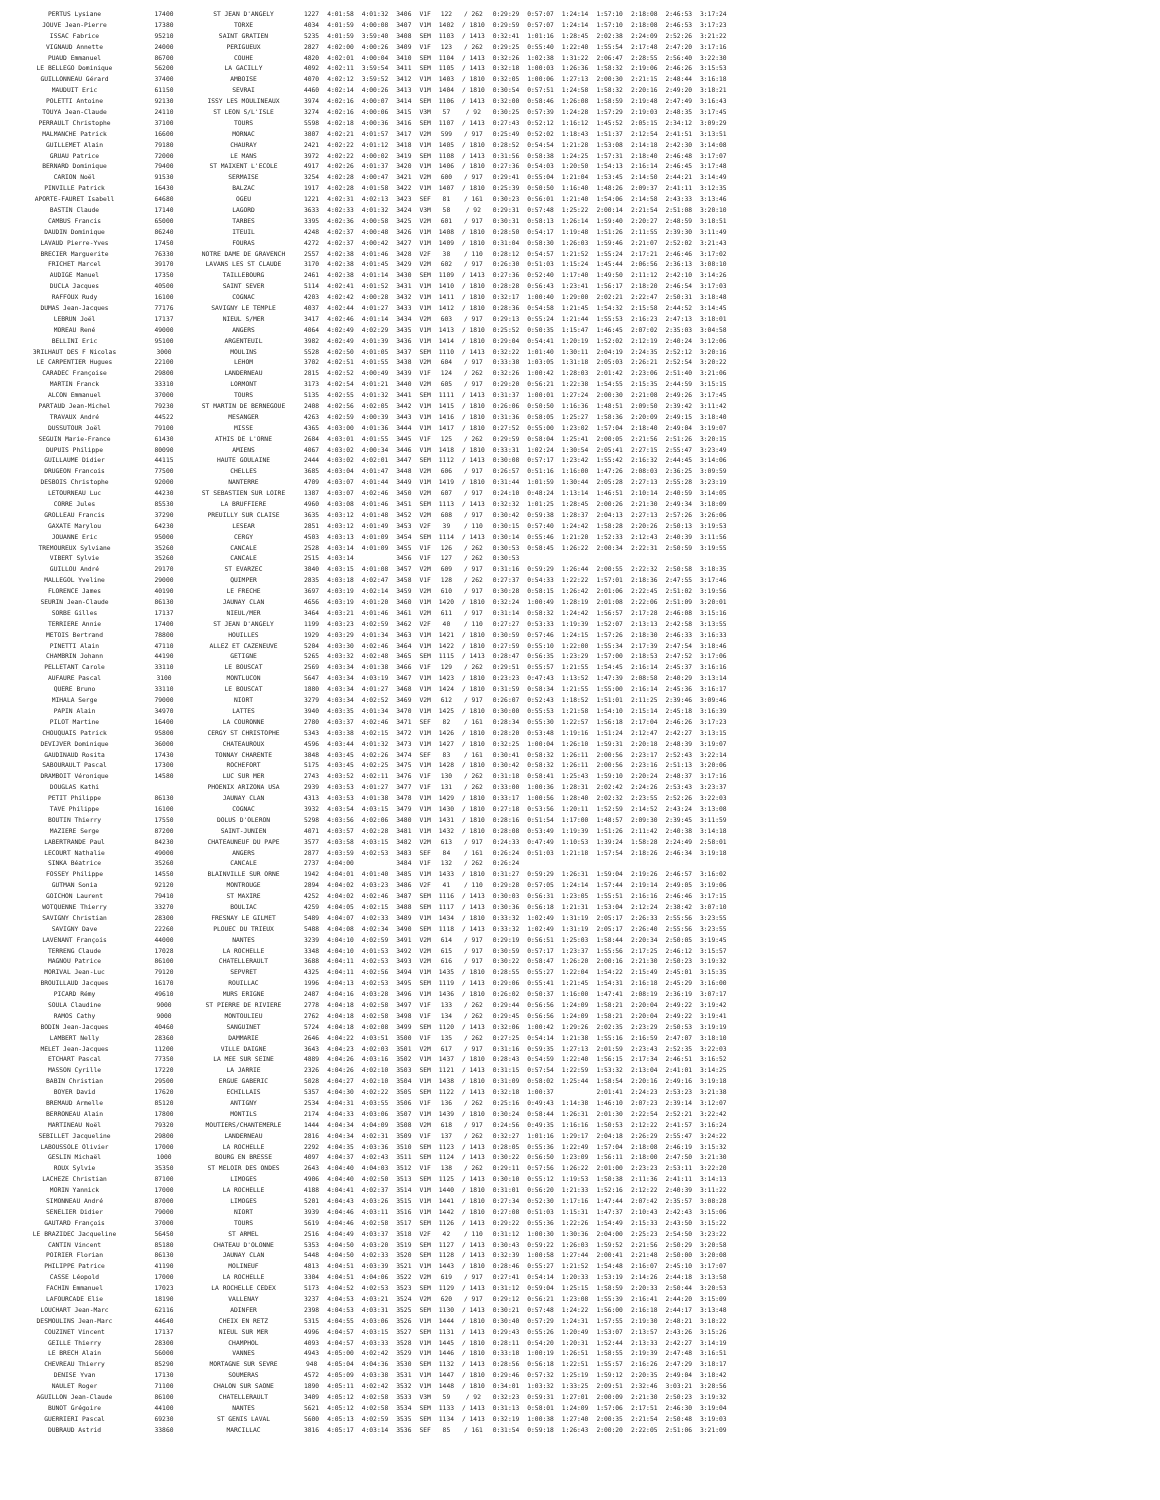| PERTUS Lysiane | 17400 | ST JEAN D'ANGELY | 1227 | 4:01:58 | 4:01:32 | 3406 | V1F | 122 | / 262 | 0:29:29 | 0:57:07 | 1:24:14 | 1:57:10 | 2:18:08 | 2:46:53 | 3:17:24 |
| JOUVE Jean-Pierre | 17380 | TORXE | 4034 | 4:01:59 | 4:00:08 | 3407 | V1M | 1402 | / 1810 | 0:29:59 | 0:57:07 | 1:24:14 | 1:57:10 | 2:18:08 | 2:46:53 | 3:17:23 |
| ISSAC Fabrice | 95210 | SAINT GRATIEN | 5235 | 4:01:59 | 3:59:40 | 3408 | SEM | 1103 | / 1413 | 0:32:41 | 1:01:16 | 1:28:45 | 2:02:38 | 2:24:09 | 2:52:26 | 3:21:22 |
| VIGNAUD Annette | 24000 | PERIGUEUX | 2827 | 4:02:00 | 4:00:26 | 3409 | V1F | 123 | / 262 | 0:29:25 | 0:55:40 | 1:22:40 | 1:55:54 | 2:17:48 | 2:47:20 | 3:17:16 |
| PUAUD Emmanuel | 86700 | COUHE | 4820 | 4:02:01 | 4:00:04 | 3410 | SEM | 1104 | / 1413 | 0:32:26 | 1:02:38 | 1:31:22 | 2:06:47 | 2:28:55 | 2:56:40 | 3:22:30 |
| LE BELLEGO Dominique | 56200 | LA GACILLY | 4092 | 4:02:11 | 3:59:54 | 3411 | SEM | 1105 | / 1413 | 0:32:18 | 1:00:03 | 1:26:36 | 1:58:32 | 2:19:06 | 2:46:26 | 3:15:53 |
| GUILLONNEAU Gérard | 37400 | AMBOISE | 4070 | 4:02:12 | 3:59:52 | 3412 | V1M | 1403 | / 1810 | 0:32:05 | 1:00:06 | 1:27:13 | 2:00:30 | 2:21:15 | 2:48:44 | 3:16:18 |
| MAUDUIT Eric | 61150 | SEVRAI | 4460 | 4:02:14 | 4:00:26 | 3413 | V1M | 1404 | / 1810 | 0:30:54 | 0:57:51 | 1:24:58 | 1:58:32 | 2:20:16 | 2:49:20 | 3:18:21 |
| POLETTI Antoine | 92130 | ISSY LES MOULINEAUX | 3974 | 4:02:16 | 4:00:07 | 3414 | SEM | 1106 | / 1413 | 0:32:00 | 0:58:46 | 1:26:08 | 1:58:59 | 2:19:48 | 2:47:49 | 3:16:43 |
| TOUYA Jean-Claude | 24110 | ST LEON S/L'ISLE | 3274 | 4:02:16 | 4:00:06 | 3415 | V3M | 57 | / 92 | 0:30:25 | 0:57:39 | 1:24:28 | 1:57:29 | 2:19:03 | 2:48:35 | 3:17:45 |
| PERRAULT Christophe | 37100 | TOURS | 5598 | 4:02:18 | 4:00:36 | 3416 | SEM | 1107 | / 1413 | 0:27:43 | 0:52:12 | 1:16:12 | 1:45:52 | 2:05:15 | 2:34:12 | 3:09:29 |
| MALMANCHE Patrick | 16600 | MORNAC | 3807 | 4:02:21 | 4:01:57 | 3417 | V2M | 599 | / 917 | 0:25:49 | 0:52:02 | 1:18:43 | 1:51:37 | 2:12:54 | 2:41:51 | 3:13:51 |
| GUILLEMET Alain | 79180 | CHAURAY | 2421 | 4:02:22 | 4:01:12 | 3418 | V1M | 1405 | / 1810 | 0:28:52 | 0:54:54 | 1:21:28 | 1:53:08 | 2:14:18 | 2:42:30 | 3:14:08 |
| GRUAU Patrice | 72000 | LE MANS | 3972 | 4:02:22 | 4:00:02 | 3419 | SEM | 1108 | / 1413 | 0:31:56 | 0:58:38 | 1:24:25 | 1:57:31 | 2:18:40 | 2:46:48 | 3:17:07 |
| BERNARD Dominique | 79400 | ST MAIXENT L'ECOLE | 4917 | 4:02:26 | 4:01:37 | 3420 | V1M | 1406 | / 1810 | 0:27:36 | 0:54:03 | 1:20:50 | 1:54:13 | 2:16:14 | 2:46:45 | 3:17:48 |
| CARION Noël | 91530 | SERMAISE | 3254 | 4:02:28 | 4:00:47 | 3421 | V2M | 600 | / 917 | 0:29:41 | 0:55:04 | 1:21:04 | 1:53:45 | 2:14:50 | 2:44:21 | 3:14:49 |
| PINVILLE Patrick | 16430 | BALZAC | 1917 | 4:02:28 | 4:01:58 | 3422 | V1M | 1407 | / 1810 | 0:25:39 | 0:50:50 | 1:16:40 | 1:48:26 | 2:09:37 | 2:41:11 | 3:12:35 |
| APORTE-FAURET Isabell | 64680 | OGEU | 1221 | 4:02:31 | 4:02:13 | 3423 | SEF | 81 | / 161 | 0:30:23 | 0:56:01 | 1:21:40 | 1:54:06 | 2:14:58 | 2:43:33 | 3:13:46 |
| BASTIN Claude | 17140 | LAGORD | 3633 | 4:02:33 | 4:01:32 | 3424 | V3M | 58 | / 92 | 0:29:31 | 0:57:48 | 1:25:22 | 2:00:14 | 2:21:54 | 2:51:08 | 3:20:10 |
| CAMBUS Francis | 65000 | TARBES | 3395 | 4:02:36 | 4:00:58 | 3425 | V2M | 601 | / 917 | 0:30:31 | 0:58:13 | 1:26:14 | 1:59:40 | 2:20:27 | 2:48:59 | 3:18:51 |
| DAUDIN Dominique | 86240 | ITEUIL | 4248 | 4:02:37 | 4:00:48 | 3426 | V1M | 1408 | / 1810 | 0:28:50 | 0:54:17 | 1:19:48 | 1:51:26 | 2:11:55 | 2:39:30 | 3:11:49 |
| LAVAUD Pierre-Yves | 17450 | FOURAS | 4272 | 4:02:37 | 4:00:42 | 3427 | V1M | 1409 | / 1810 | 0:31:04 | 0:58:30 | 1:26:03 | 1:59:46 | 2:21:07 | 2:52:02 | 3:21:43 |
| BRECIER Marguerite | 76330 | NOTRE DAME DE GRAVENCH | 2557 | 4:02:38 | 4:01:46 | 3428 | V2F | 38 | / 110 | 0:28:12 | 0:54:57 | 1:21:52 | 1:55:24 | 2:17:21 | 2:46:46 | 3:17:02 |
| FRICHET Marcel | 39170 | LAVANS LES ST CLAUDE | 3170 | 4:02:38 | 4:01:45 | 3429 | V2M | 602 | / 917 | 0:26:30 | 0:51:03 | 1:15:24 | 1:45:44 | 2:06:56 | 2:36:13 | 3:08:10 |
| AUDIGE Manuel | 17350 | TAILLEBOURG | 2461 | 4:02:38 | 4:01:14 | 3430 | SEM | 1109 | / 1413 | 0:27:36 | 0:52:40 | 1:17:40 | 1:49:50 | 2:11:12 | 2:42:10 | 3:14:26 |
| DUCLA Jacques | 40500 | SAINT SEVER | 5114 | 4:02:41 | 4:01:52 | 3431 | V1M | 1410 | / 1810 | 0:28:28 | 0:56:43 | 1:23:41 | 1:56:17 | 2:18:20 | 2:46:54 | 3:17:03 |
| RAFFOUX Rudy | 16100 | COGNAC | 4203 | 4:02:42 | 4:00:28 | 3432 | V1M | 1411 | / 1810 | 0:32:17 | 1:00:40 | 1:29:00 | 2:02:21 | 2:22:47 | 2:50:31 | 3:18:48 |
| DUMAS Jean-Jacques | 77176 | SAVIGNY LE TEMPLE | 4037 | 4:02:44 | 4:01:27 | 3433 | V1M | 1412 | / 1810 | 0:28:36 | 0:54:58 | 1:21:45 | 1:54:32 | 2:15:58 | 2:44:52 | 3:14:45 |
| LEBRUN Joël | 17137 | NIEUL S/MER | 3417 | 4:02:46 | 4:01:14 | 3434 | V2M | 603 | / 917 | 0:29:13 | 0:55:24 | 1:21:44 | 1:55:53 | 2:16:23 | 2:47:13 | 3:18:01 |
| MOREAU René | 49000 | ANGERS | 4064 | 4:02:49 | 4:02:29 | 3435 | V1M | 1413 | / 1810 | 0:25:52 | 0:50:35 | 1:15:47 | 1:46:45 | 2:07:02 | 2:35:03 | 3:04:58 |
| BELLINI Eric | 95100 | ARGENTEUIL | 3982 | 4:02:49 | 4:01:39 | 3436 | V1M | 1414 | / 1810 | 0:29:04 | 0:54:41 | 1:20:19 | 1:52:02 | 2:12:19 | 2:40:24 | 3:12:06 |
| 3RILHAUT DES F Nicolas | 3000 | MOULINS | 5528 | 4:02:50 | 4:01:05 | 3437 | SEM | 1110 | / 1413 | 0:32:22 | 1:01:40 | 1:30:11 | 2:04:19 | 2:24:35 | 2:52:12 | 3:20:16 |
| LE CARPENTIER Hugues | 22100 | LEHOM | 3702 | 4:02:51 | 4:01:55 | 3438 | V2M | 604 | / 917 | 0:33:38 | 1:03:05 | 1:31:18 | 2:05:03 | 2:26:21 | 2:52:54 | 3:20:22 |
| CARADEC Françoise | 29800 | LANDERNEAU | 2815 | 4:02:52 | 4:00:49 | 3439 | V1F | 124 | / 262 | 0:32:26 | 1:00:42 | 1:28:03 | 2:01:42 | 2:23:06 | 2:51:40 | 3:21:06 |
| MARTIN Franck | 33310 | LORMONT | 3173 | 4:02:54 | 4:01:21 | 3440 | V2M | 605 | / 917 | 0:29:20 | 0:56:21 | 1:22:38 | 1:54:55 | 2:15:35 | 2:44:59 | 3:15:15 |
| ALCON Emmanuel | 37000 | TOURS | 5135 | 4:02:55 | 4:01:32 | 3441 | SEM | 1111 | / 1413 | 0:31:37 | 1:00:01 | 1:27:24 | 2:00:30 | 2:21:08 | 2:49:26 | 3:17:45 |
| PARTAUD Jean-Michel | 79230 | ST MARTIN DE BERNEGOUE | 2408 | 4:02:56 | 4:02:05 | 3442 | V1M | 1415 | / 1810 | 0:26:06 | 0:50:50 | 1:16:36 | 1:48:51 | 2:09:50 | 2:39:42 | 3:11:42 |
| TRAVAUX André | 44522 | MESANGER | 4263 | 4:02:59 | 4:00:39 | 3443 | V1M | 1416 | / 1810 | 0:31:36 | 0:58:05 | 1:25:27 | 1:58:36 | 2:20:09 | 2:49:15 | 3:18:40 |
| DUSSUTOUR Joël | 79100 | MISSE | 4365 | 4:03:00 | 4:01:36 | 3444 | V1M | 1417 | / 1810 | 0:27:52 | 0:55:00 | 1:23:02 | 1:57:04 | 2:18:40 | 2:49:04 | 3:19:07 |
| SEGUIN Marie-France | 61430 | ATHIS DE L'ORNE | 2684 | 4:03:01 | 4:01:55 | 3445 | V1F | 125 | / 262 | 0:29:59 | 0:58:04 | 1:25:41 | 2:00:05 | 2:21:56 | 2:51:26 | 3:20:15 |
| DUPUIS Philippe | 80090 | AMIENS | 4067 | 4:03:02 | 4:00:34 | 3446 | V1M | 1418 | / 1810 | 0:33:31 | 1:02:24 | 1:30:54 | 2:05:41 | 2:27:15 | 2:55:47 | 3:23:49 |
| GUILLAUME Didier | 44115 | HAUTE GOULAINE | 2444 | 4:03:02 | 4:02:01 | 3447 | SEM | 1112 | / 1413 | 0:30:08 | 0:57:17 | 1:23:42 | 1:55:42 | 2:16:32 | 2:44:45 | 3:14:06 |
| DRUGEON Francois | 77500 | CHELLES | 3685 | 4:03:04 | 4:01:47 | 3448 | V2M | 606 | / 917 | 0:26:57 | 0:51:16 | 1:16:00 | 1:47:26 | 2:08:03 | 2:36:25 | 3:09:59 |
| DESBOIS Christophe | 92000 | NANTERRE | 4709 | 4:03:07 | 4:01:44 | 3449 | V1M | 1419 | / 1810 | 0:31:44 | 1:01:59 | 1:30:44 | 2:05:28 | 2:27:13 | 2:55:28 | 3:23:19 |
| LETOURNEAU Luc | 44230 | ST SEBASTIEN SUR LOIRE | 1387 | 4:03:07 | 4:02:46 | 3450 | V2M | 607 | / 917 | 0:24:10 | 0:48:24 | 1:13:14 | 1:46:51 | 2:10:14 | 2:40:59 | 3:14:05 |
| CORRE Jules | 85530 | LA BRUFFIERE | 4960 | 4:03:08 | 4:01:46 | 3451 | SEM | 1113 | / 1413 | 0:32:32 | 1:01:25 | 1:28:45 | 2:00:26 | 2:21:30 | 2:49:34 | 3:18:09 |
| GROLLEAU Francis | 37290 | PREUILLY SUR CLAISE | 3635 | 4:03:12 | 4:01:48 | 3452 | V2M | 608 | / 917 | 0:30:42 | 0:59:38 | 1:28:37 | 2:04:13 | 2:27:13 | 2:57:26 | 3:26:06 |
| GAXATE Marylou | 64230 | LESEAR | 2851 | 4:03:12 | 4:01:49 | 3453 | V2F | 39 | / 110 | 0:30:15 | 0:57:40 | 1:24:42 | 1:58:28 | 2:20:26 | 2:50:13 | 3:19:53 |
| JOUANNE Eric | 95000 | CERGY | 4503 | 4:03:13 | 4:01:09 | 3454 | SEM | 1114 | / 1413 | 0:30:14 | 0:55:46 | 1:21:20 | 1:52:33 | 2:12:43 | 2:40:39 | 3:11:56 |
| TREMOUREUX Sylviane | 35260 | CANCALE | 2528 | 4:03:14 | 4:01:09 | 3455 | V1F | 126 | / 262 | 0:30:53 | 0:58:45 | 1:26:22 | 2:00:34 | 2:22:31 | 2:50:59 | 3:19:55 |
| VIBERT Sylvie | 35260 | CANCALE | 2515 | 4:03:14 | | 3456 | V1F | 127 | / 262 | 0:30:53 | | | | | | |
| GUILLOU André | 29170 | ST EVARZEC | 3840 | 4:03:15 | 4:01:08 | 3457 | V2M | 609 | / 917 | 0:31:16 | 0:59:29 | 1:26:44 | 2:00:55 | 2:22:32 | 2:50:58 | 3:18:35 |
| MALLEGOL Yveline | 29000 | QUIMPER | 2835 | 4:03:18 | 4:02:47 | 3458 | V1F | 128 | / 262 | 0:27:37 | 0:54:33 | 1:22:22 | 1:57:01 | 2:18:36 | 2:47:55 | 3:17:46 |
| FLORENCE James | 40190 | LE FRECHE | 3697 | 4:03:19 | 4:02:14 | 3459 | V2M | 610 | / 917 | 0:30:28 | 0:58:15 | 1:26:42 | 2:01:06 | 2:22:45 | 2:51:02 | 3:19:56 |
| SEURIN Jean-Claude | 86130 | JAUNAY CLAN | 4656 | 4:03:19 | 4:01:20 | 3460 | V1M | 1420 | / 1810 | 0:32:24 | 1:00:49 | 1:28:19 | 2:01:08 | 2:22:06 | 2:51:09 | 3:20:01 |
| SORBE Gilles | 17137 | NIEUL/MER | 3464 | 4:03:21 | 4:01:46 | 3461 | V2M | 611 | / 917 | 0:31:14 | 0:58:32 | 1:24:42 | 1:56:57 | 2:17:28 | 2:46:08 | 3:15:16 |
| TERRIERE Annie | 17400 | ST JEAN D'ANGELY | 1199 | 4:03:23 | 4:02:59 | 3462 | V2F | 40 | / 110 | 0:27:27 | 0:53:33 | 1:19:39 | 1:52:07 | 2:13:13 | 2:42:58 | 3:13:55 |
| METOIS Bertrand | 78800 | HOUILLES | 1929 | 4:03:29 | 4:01:34 | 3463 | V1M | 1421 | / 1810 | 0:30:59 | 0:57:46 | 1:24:15 | 1:57:26 | 2:18:30 | 2:46:33 | 3:16:33 |
| PINETTI Alain | 47110 | ALLEZ ET CAZENEUVE | 5204 | 4:03:30 | 4:02:46 | 3464 | V1M | 1422 | / 1810 | 0:27:59 | 0:55:10 | 1:22:00 | 1:55:34 | 2:17:39 | 2:47:54 | 3:18:46 |
| CHAMBRIN Johann | 44190 | GETIGNE | 5265 | 4:03:32 | 4:02:48 | 3465 | SEM | 1115 | / 1413 | 0:28:47 | 0:56:35 | 1:23:29 | 1:57:00 | 2:18:53 | 2:47:52 | 3:17:06 |
| PELLETANT Carole | 33110 | LE BOUSCAT | 2569 | 4:03:34 | 4:01:38 | 3466 | V1F | 129 | / 262 | 0:29:51 | 0:55:57 | 1:21:55 | 1:54:45 | 2:16:14 | 2:45:37 | 3:16:16 |
| AUFAURE Pascal | 3100 | MONTLUCON | 5647 | 4:03:34 | 4:03:19 | 3467 | V1M | 1423 | / 1810 | 0:23:23 | 0:47:43 | 1:13:52 | 1:47:39 | 2:08:58 | 2:40:29 | 3:13:14 |
| QUERE Bruno | 33110 | LE BOUSCAT | 1880 | 4:03:34 | 4:01:27 | 3468 | V1M | 1424 | / 1810 | 0:31:59 | 0:58:34 | 1:21:55 | 1:55:00 | 2:16:14 | 2:45:36 | 3:16:17 |
| MIHALA Serge | 79000 | NIORT | 3279 | 4:03:34 | 4:02:52 | 3469 | V2M | 612 | / 917 | 0:26:07 | 0:52:43 | 1:18:52 | 1:51:01 | 2:11:25 | 2:39:46 | 3:09:46 |
| PAPIN Alain | 34970 | LATTES | 3940 | 4:03:35 | 4:01:34 | 3470 | V1M | 1425 | / 1810 | 0:30:00 | 0:55:53 | 1:21:58 | 1:54:10 | 2:15:14 | 2:45:18 | 3:16:39 |
| PILOT Martine | 16400 | LA COURONNE | 2780 | 4:03:37 | 4:02:46 | 3471 | SEF | 82 | / 161 | 0:28:34 | 0:55:30 | 1:22:57 | 1:56:18 | 2:17:04 | 2:46:26 | 3:17:23 |
| CHOUQUAIS Patrick | 95800 | CERGY ST CHRISTOPHE | 5343 | 4:03:38 | 4:02:15 | 3472 | V1M | 1426 | / 1810 | 0:28:20 | 0:53:48 | 1:19:16 | 1:51:24 | 2:12:47 | 2:42:27 | 3:13:15 |
| DEVIJVER Dominique | 36000 | CHATEAUROUX | 4596 | 4:03:44 | 4:01:32 | 3473 | V1M | 1427 | / 1810 | 0:32:25 | 1:00:04 | 1:26:10 | 1:59:31 | 2:20:18 | 2:48:39 | 3:19:07 |
| GAUDINAUD Rosita | 17430 | TONNAY CHARENTE | 3848 | 4:03:45 | 4:02:26 | 3474 | SEF | 83 | / 161 | 0:30:41 | 0:58:32 | 1:26:11 | 2:00:56 | 2:23:17 | 2:52:43 | 3:22:14 |
| SABOURAULT Pascal | 17300 | ROCHEFORT | 5175 | 4:03:45 | 4:02:25 | 3475 | V1M | 1428 | / 1810 | 0:30:42 | 0:58:32 | 1:26:11 | 2:00:56 | 2:23:16 | 2:51:13 | 3:20:06 |
| DRAMBOIT Véronique | 14580 | LUC SUR MER | 2743 | 4:03:52 | 4:02:11 | 3476 | V1F | 130 | / 262 | 0:31:18 | 0:58:41 | 1:25:43 | 1:59:10 | 2:20:24 | 2:48:37 | 3:17:16 |
| DOUGLAS Kathi | | PHOENIX ARIZONA USA | 2939 | 4:03:53 | 4:01:27 | 3477 | V1F | 131 | / 262 | 0:33:00 | 1:00:36 | 1:28:31 | 2:02:42 | 2:24:26 | 2:53:43 | 3:23:37 |
| PETIT Philippe | 86130 | JAUNAY CLAN | 4313 | 4:03:53 | 4:01:38 | 3478 | V1M | 1429 | / 1810 | 0:33:17 | 1:00:56 | 1:28:40 | 2:02:32 | 2:23:55 | 2:52:26 | 3:22:03 |
| TAVE Philippe | 16100 | COGNAC | 3932 | 4:03:54 | 4:03:15 | 3479 | V1M | 1430 | / 1810 | 0:27:18 | 0:53:56 | 1:20:11 | 1:52:59 | 2:14:52 | 2:43:24 | 3:13:08 |
| BOUTIN Thierry | 17550 | DOLUS D'OLERON | 5298 | 4:03:56 | 4:02:06 | 3480 | V1M | 1431 | / 1810 | 0:28:16 | 0:51:54 | 1:17:00 | 1:48:57 | 2:09:30 | 2:39:45 | 3:11:59 |
| MAZIERE Serge | 87200 | SAINT-JUNIEN | 4071 | 4:03:57 | 4:02:28 | 3481 | V1M | 1432 | / 1810 | 0:28:08 | 0:53:49 | 1:19:39 | 1:51:26 | 2:11:42 | 2:40:38 | 3:14:18 |
| LABERTRANDE Paul | 84230 | CHATEAUNEUF DU PAPE | 3577 | 4:03:58 | 4:03:15 | 3482 | V2M | 613 | / 917 | 0:24:33 | 0:47:49 | 1:10:53 | 1:39:24 | 1:58:28 | 2:24:49 | 2:58:01 |
| LECOURT Nathalie | 49000 | ANGERS | 2877 | 4:03:59 | 4:02:53 | 3483 | SEF | 84 | / 161 | 0:26:24 | 0:51:03 | 1:21:18 | 1:57:54 | 2:18:26 | 2:46:34 | 3:19:18 |
| SINKA Béatrice | 35260 | CANCALE | 2737 | 4:04:00 | | 3484 | V1F | 132 | / 262 | 0:26:24 | | | | | | |
| FOSSEY Philippe | 14550 | BLAINVILLE SUR ORNE | 1942 | 4:04:01 | 4:01:40 | 3485 | V1M | 1433 | / 1810 | 0:31:27 | 0:59:29 | 1:26:31 | 1:59:04 | 2:19:26 | 2:46:57 | 3:16:02 |
| GUTMAN Sonia | 92120 | MONTROUGE | 2894 | 4:04:02 | 4:03:23 | 3486 | V2F | 41 | / 110 | 0:29:28 | 0:57:05 | 1:24:14 | 1:57:44 | 2:19:14 | 2:49:05 | 3:19:06 |
| GOICHON Laurent | 79410 | ST MAXIRE | 4252 | 4:04:02 | 4:02:46 | 3487 | SEM | 1116 | / 1413 | 0:30:03 | 0:56:31 | 1:23:05 | 1:55:51 | 2:16:16 | 2:46:46 | 3:17:15 |
| WOTQUENNE Thierry | 33270 | BOULIAC | 4259 | 4:04:05 | 4:02:15 | 3488 | SEM | 1117 | / 1413 | 0:30:36 | 0:56:18 | 1:21:31 | 1:53:04 | 2:12:24 | 2:38:42 | 3:07:10 |
| SAVIGNY Christian | 28300 | FRESNAY LE GILMET | 5489 | 4:04:07 | 4:02:33 | 3489 | V1M | 1434 | / 1810 | 0:33:32 | 1:02:49 | 1:31:19 | 2:05:17 | 2:26:33 | 2:55:56 | 3:23:55 |
| SAVIGNY Dave | 22260 | PLOUEC DU TRIEUX | 5488 | 4:04:08 | 4:02:34 | 3490 | SEM | 1118 | / 1413 | 0:33:32 | 1:02:49 | 1:31:19 | 2:05:17 | 2:26:40 | 2:55:56 | 3:23:55 |
| LAVENANT François | 44000 | NANTES | 3239 | 4:04:10 | 4:02:59 | 3491 | V2M | 614 | / 917 | 0:29:19 | 0:56:51 | 1:25:03 | 1:58:44 | 2:20:34 | 2:50:05 | 3:19:45 |
| TERRENG Claude | 17028 | LA ROCHELLE | 3348 | 4:04:10 | 4:01:53 | 3492 | V2M | 615 | / 917 | 0:30:59 | 0:57:17 | 1:23:37 | 1:55:56 | 2:17:25 | 2:46:12 | 3:15:57 |
| MAGNOU Patrice | 86100 | CHATELLERAULT | 3688 | 4:04:11 | 4:02:53 | 3493 | V2M | 616 | / 917 | 0:30:22 | 0:58:47 | 1:26:20 | 2:00:16 | 2:21:30 | 2:50:23 | 3:19:32 |
| MORIVAL Jean-Luc | 79120 | SEPVRET | 4325 | 4:04:11 | 4:02:56 | 3494 | V1M | 1435 | / 1810 | 0:28:55 | 0:55:27 | 1:22:04 | 1:54:22 | 2:15:49 | 2:45:01 | 3:15:35 |
| BROUILLAUD Jacques | 16170 | ROUILLAC | 1996 | 4:04:13 | 4:02:53 | 3495 | SEM | 1119 | / 1413 | 0:29:06 | 0:55:41 | 1:21:45 | 1:54:31 | 2:16:18 | 2:45:29 | 3:16:00 |
| PICARD Rémy | 49610 | MURS ERIGNE | 2487 | 4:04:16 | 4:03:28 | 3496 | V1M | 1436 | / 1810 | 0:26:02 | 0:50:37 | 1:16:00 | 1:47:41 | 2:08:19 | 2:36:19 | 3:07:17 |
| SOULA Claudine | 9000 | ST PIERRE DE RIVIERE | 2778 | 4:04:18 | 4:02:58 | 3497 | V1F | 133 | / 262 | 0:29:44 | 0:56:56 | 1:24:09 | 1:58:21 | 2:20:04 | 2:49:22 | 3:19:42 |
| RAMOS Cathy | 9000 | MONTOULIEU | 2762 | 4:04:18 | 4:02:58 | 3498 | V1F | 134 | / 262 | 0:29:45 | 0:56:56 | 1:24:09 | 1:58:21 | 2:20:04 | 2:49:22 | 3:19:41 |
| BODIN Jean-Jacques | 40460 | SANGUINET | 5724 | 4:04:18 | 4:02:08 | 3499 | SEM | 1120 | / 1413 | 0:32:06 | 1:00:42 | 1:29:26 | 2:02:35 | 2:23:29 | 2:50:53 | 3:19:19 |
| LAMBERT Nelly | 28360 | DAMMARIE | 2646 | 4:04:22 | 4:03:51 | 3500 | V1F | 135 | / 262 | 0:27:25 | 0:54:14 | 1:21:38 | 1:55:16 | 2:16:59 | 2:47:07 | 3:18:10 |
| MELET Jean-Jacques | 11200 | VILLE DAIGNE | 3643 | 4:04:23 | 4:02:03 | 3501 | V2M | 617 | / 917 | 0:31:16 | 0:59:35 | 1:27:13 | 2:01:59 | 2:23:43 | 2:52:35 | 3:22:03 |
| ETCHART Pascal | 77350 | LA MEE SUR SEINE | 4889 | 4:04:26 | 4:03:16 | 3502 | V1M | 1437 | / 1810 | 0:28:43 | 0:54:59 | 1:22:40 | 1:56:15 | 2:17:34 | 2:46:51 | 3:16:52 |
| MASSON Cyrille | 17220 | LA JARRIE | 2326 | 4:04:26 | 4:02:10 | 3503 | SEM | 1121 | / 1413 | 0:31:15 | 0:57:54 | 1:22:59 | 1:53:32 | 2:13:04 | 2:41:01 | 3:14:25 |
| BABIN Christian | 29500 | ERGUE GABERIC | 5028 | 4:04:27 | 4:02:10 | 3504 | V1M | 1438 | / 1810 | 0:31:09 | 0:58:02 | 1:25:44 | 1:58:54 | 2:20:16 | 2:49:16 | 3:19:18 |
| BOYER David | 17620 | ECHILLAIS | 5357 | 4:04:30 | 4:02:22 | 3505 | SEM | 1122 | / 1413 | 0:32:18 | 1:00:37 | | 2:01:41 | 2:24:23 | 2:53:23 | 3:21:38 |
| BREMAUD Armelle | 85120 | ANTIGNY | 2534 | 4:04:31 | 4:03:55 | 3506 | V1F | 136 | / 262 | 0:25:16 | 0:49:43 | 1:14:38 | 1:46:10 | 2:07:23 | 2:39:14 | 3:12:07 |
| BERRONEAU Alain | 17800 | MONTILS | 2174 | 4:04:33 | 4:03:06 | 3507 | V1M | 1439 | / 1810 | 0:30:24 | 0:58:44 | 1:26:31 | 2:01:30 | 2:22:54 | 2:52:21 | 3:22:42 |
| MARTINEAU Noël | 79320 | MOUTIERS/CHANTEMERLE | 1444 | 4:04:34 | 4:04:09 | 3508 | V2M | 618 | / 917 | 0:24:56 | 0:49:35 | 1:16:16 | 1:50:53 | 2:12:22 | 2:41:57 | 3:16:24 |
| SEBILLET Jacqueline | 29800 | LANDERNEAU | 2816 | 4:04:34 | 4:02:31 | 3509 | V1F | 137 | / 262 | 0:32:27 | 1:01:16 | 1:29:17 | 2:04:18 | 2:26:29 | 2:55:47 | 3:24:22 |
| LABOUSSOLE Olivier | 17000 | LA ROCHELLE | 2292 | 4:04:35 | 4:03:36 | 3510 | SEM | 1123 | / 1413 | 0:28:05 | 0:55:36 | 1:22:49 | 1:57:04 | 2:18:08 | 2:46:19 | 3:15:32 |
| GESLIN Michaël | 1000 | BOURG EN BRESSE | 4097 | 4:04:37 | 4:02:43 | 3511 | SEM | 1124 | / 1413 | 0:30:22 | 0:56:50 | 1:23:09 | 1:56:11 | 2:18:00 | 2:47:50 | 3:21:30 |
| ROUX Sylvie | 35350 | ST MELOIR DES ONDES | 2643 | 4:04:40 | 4:04:03 | 3512 | V1F | 138 | / 262 | 0:29:11 | 0:57:56 | 1:26:22 | 2:01:00 | 2:23:23 | 2:53:11 | 3:22:20 |
| LACHEZE Christian | 87100 | LIMOGES | 4906 | 4:04:40 | 4:02:50 | 3513 | SEM | 1125 | / 1413 | 0:30:10 | 0:55:12 | 1:19:53 | 1:50:38 | 2:11:36 | 2:41:11 | 3:14:13 |
| MORIN Yannick | 17000 | LA ROCHELLE | 4188 | 4:04:41 | 4:02:37 | 3514 | V1M | 1440 | / 1810 | 0:31:01 | 0:56:20 | 1:21:33 | 1:52:16 | 2:12:22 | 2:40:39 | 3:11:22 |
| SIMONNEAU André | 87000 | LIMOGES | 5201 | 4:04:43 | 4:03:26 | 3515 | V1M | 1441 | / 1810 | 0:27:34 | 0:52:30 | 1:17:16 | 1:47:44 | 2:07:42 | 2:35:57 | 3:08:28 |
| SENELIER Didier | 79000 | NIORT | 3939 | 4:04:46 | 4:03:11 | 3516 | V1M | 1442 | / 1810 | 0:27:08 | 0:51:03 | 1:15:31 | 1:47:37 | 2:10:43 | 2:42:43 | 3:15:06 |
| GAUTARD François | 37000 | TOURS | 5619 | 4:04:46 | 4:02:58 | 3517 | SEM | 1126 | / 1413 | 0:29:22 | 0:55:36 | 1:22:26 | 1:54:49 | 2:15:33 | 2:43:50 | 3:15:22 |
| LE BRAZIDEC Jacqueline | 56450 | ST ARMEL | 2516 | 4:04:49 | 4:03:37 | 3518 | V2F | 42 | / 110 | 0:31:12 | 1:00:30 | 1:30:36 | 2:04:00 | 2:25:23 | 2:54:50 | 3:23:22 |
| CANTIN Vincent | 85180 | CHATEAU D'OLONNE | 5353 | 4:04:50 | 4:03:20 | 3519 | SEM | 1127 | / 1413 | 0:30:43 | 0:59:22 | 1:26:03 | 1:59:52 | 2:21:56 | 2:50:29 | 3:20:58 |
| POIRIER Florian | 86130 | JAUNAY CLAN | 5448 | 4:04:50 | 4:02:33 | 3520 | SEM | 1128 | / 1413 | 0:32:39 | 1:00:58 | 1:27:44 | 2:00:41 | 2:21:48 | 2:50:00 | 3:20:08 |
| PHILIPPE Patrice | 41190 | MOLINEUF | 4813 | 4:04:51 | 4:03:39 | 3521 | V1M | 1443 | / 1810 | 0:28:46 | 0:55:27 | 1:21:52 | 1:54:48 | 2:16:07 | 2:45:10 | 3:17:07 |
| CASSE Léopold | 17000 | LA ROCHELLE | 3304 | 4:04:51 | 4:04:06 | 3522 | V2M | 619 | / 917 | 0:27:41 | 0:54:14 | 1:20:33 | 1:53:19 | 2:14:26 | 2:44:18 | 3:13:58 |
| FACHIN Emmanuel | 17023 | LA ROCHELLE CEDEX | 5173 | 4:04:52 | 4:02:53 | 3523 | SEM | 1129 | / 1413 | 0:31:12 | 0:59:04 | 1:25:15 | 1:58:59 | 2:20:33 | 2:50:44 | 3:20:53 |
| LAFOURCADE Elie | 18190 | VALLENAY | 3237 | 4:04:53 | 4:03:21 | 3524 | V2M | 620 | / 917 | 0:29:12 | 0:56:21 | 1:23:08 | 1:55:39 | 2:16:41 | 2:44:20 | 3:15:09 |
| LOUCHART Jean-Marc | 62116 | ADINFER | 2398 | 4:04:53 | 4:03:31 | 3525 | SEM | 1130 | / 1413 | 0:30:21 | 0:57:48 | 1:24:22 | 1:56:00 | 2:16:18 | 2:44:17 | 3:13:48 |
| DESMOULINS Jean-Marc | 44640 | CHEIX EN RETZ | 5315 | 4:04:55 | 4:03:06 | 3526 | V1M | 1444 | / 1810 | 0:30:40 | 0:57:29 | 1:24:31 | 1:57:55 | 2:19:30 | 2:48:21 | 3:18:22 |
| COUZINET Vincent | 17137 | NIEUL SUR MER | 4996 | 4:04:57 | 4:03:15 | 3527 | SEM | 1131 | / 1413 | 0:29:43 | 0:55:26 | 1:20:49 | 1:53:07 | 2:13:57 | 2:43:26 | 3:15:26 |
| GEILLE Thierry | 28300 | CHAMPHOL | 4093 | 4:04:57 | 4:03:33 | 3528 | V1M | 1445 | / 1810 | 0:28:11 | 0:54:20 | 1:20:31 | 1:52:44 | 2:13:33 | 2:42:27 | 3:14:19 |
| LE BRECH Alain | 56000 | VANNES | 4943 | 4:05:00 | 4:02:42 | 3529 | V1M | 1446 | / 1810 | 0:33:18 | 1:00:19 | 1:26:51 | 1:58:55 | 2:19:39 | 2:47:48 | 3:16:51 |
| CHEVREAU Thierry | 85290 | MORTAGNE SUR SEVRE | 948 | 4:05:04 | 4:04:36 | 3530 | SEM | 1132 | / 1413 | 0:28:56 | 0:56:18 | 1:22:51 | 1:55:57 | 2:16:26 | 2:47:29 | 3:18:17 |
| DENISE Yvan | 17130 | SOUMERAS | 4572 | 4:05:09 | 4:03:38 | 3531 | V1M | 1447 | / 1810 | 0:29:46 | 0:57:32 | 1:25:19 | 1:59:12 | 2:20:35 | 2:49:04 | 3:18:42 |
| NAULET Roger | 71100 | CHALON SUR SAONE | 1890 | 4:05:11 | 4:02:42 | 3532 | V1M | 1448 | / 1810 | 0:34:01 | 1:03:32 | 1:33:25 | 2:09:51 | 2:32:46 | 3:03:21 | 3:28:56 |
| AGUILLON Jean-Claude | 86100 | CHATELLERAULT | 3409 | 4:05:12 | 4:02:58 | 3533 | V3M | 59 | / 92 | 0:32:23 | 0:59:31 | 1:27:01 | 2:00:09 | 2:21:30 | 2:50:23 | 3:19:32 |
| BUNOT Grégoire | 44100 | NANTES | 5621 | 4:05:12 | 4:02:58 | 3534 | SEM | 1133 | / 1413 | 0:31:13 | 0:58:01 | 1:24:09 | 1:57:06 | 2:17:51 | 2:46:30 | 3:19:04 |
| GUERRIERI Pascal | 69230 | ST GENIS LAVAL | 5600 | 4:05:13 | 4:02:59 | 3535 | SEM | 1134 | / 1413 | 0:32:19 | 1:00:38 | 1:27:40 | 2:00:35 | 2:21:54 | 2:50:48 | 3:19:03 |
| DUBRAUD Astrid | 33860 | MARCILLAC | 3816 | 4:05:17 | 4:03:14 | 3536 | SEF | 85 | / 161 | 0:31:54 | 0:59:18 | 1:26:43 | 2:00:20 | 2:22:05 | 2:51:06 | 3:21:09 |